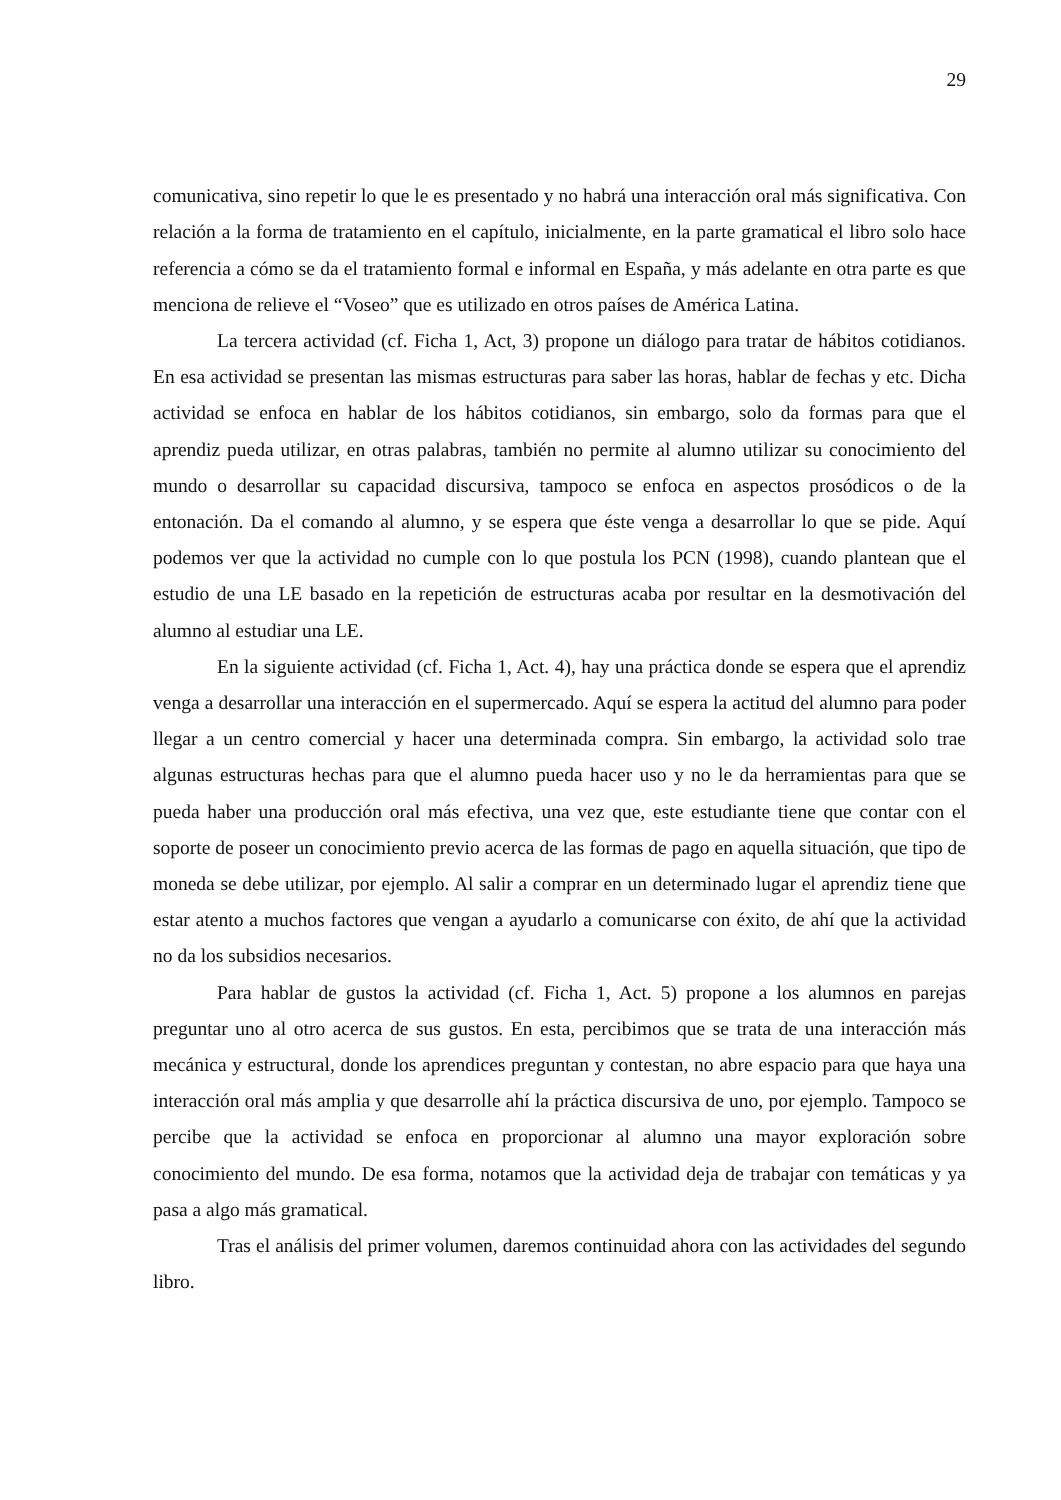29
comunicativa, sino repetir lo que le es presentado y no habrá una interacción oral más significativa. Con relación a la forma de tratamiento en el capítulo, inicialmente, en la parte gramatical el libro solo hace referencia a cómo se da el tratamiento formal e informal en España, y más adelante en otra parte es que menciona de relieve el “Voseo” que es utilizado en otros países de América Latina.
La tercera actividad (cf. Ficha 1, Act, 3) propone un diálogo para tratar de hábitos cotidianos. En esa actividad se presentan las mismas estructuras para saber las horas, hablar de fechas y etc. Dicha actividad se enfoca en hablar de los hábitos cotidianos, sin embargo, solo da formas para que el aprendiz pueda utilizar, en otras palabras, también no permite al alumno utilizar su conocimiento del mundo o desarrollar su capacidad discursiva, tampoco se enfoca en aspectos prosódicos o de la entonación. Da el comando al alumno, y se espera que éste venga a desarrollar lo que se pide. Aquí podemos ver que la actividad no cumple con lo que postula los PCN (1998), cuando plantean que el estudio de una LE basado en la repetición de estructuras acaba por resultar en la desmotivación del alumno al estudiar una LE.
En la siguiente actividad (cf. Ficha 1, Act. 4), hay una práctica donde se espera que el aprendiz venga a desarrollar una interacción en el supermercado. Aquí se espera la actitud del alumno para poder llegar a un centro comercial y hacer una determinada compra. Sin embargo, la actividad solo trae algunas estructuras hechas para que el alumno pueda hacer uso y no le da herramientas para que se pueda haber una producción oral más efectiva, una vez que, este estudiante tiene que contar con el soporte de poseer un conocimiento previo acerca de las formas de pago en aquella situación, que tipo de moneda se debe utilizar, por ejemplo. Al salir a comprar en un determinado lugar el aprendiz tiene que estar atento a muchos factores que vengan a ayudarlo a comunicarse con éxito, de ahí que la actividad no da los subsidios necesarios.
Para hablar de gustos la actividad (cf. Ficha 1, Act. 5) propone a los alumnos en parejas preguntar uno al otro acerca de sus gustos. En esta, percibimos que se trata de una interacción más mecánica y estructural, donde los aprendices preguntan y contestan, no abre espacio para que haya una interacción oral más amplia y que desarrolle ahí la práctica discursiva de uno, por ejemplo. Tampoco se percibe que la actividad se enfoca en proporcionar al alumno una mayor exploración sobre conocimiento del mundo. De esa forma, notamos que la actividad deja de trabajar con temáticas y ya pasa a algo más gramatical.
Tras el análisis del primer volumen, daremos continuidad ahora con las actividades del segundo libro.